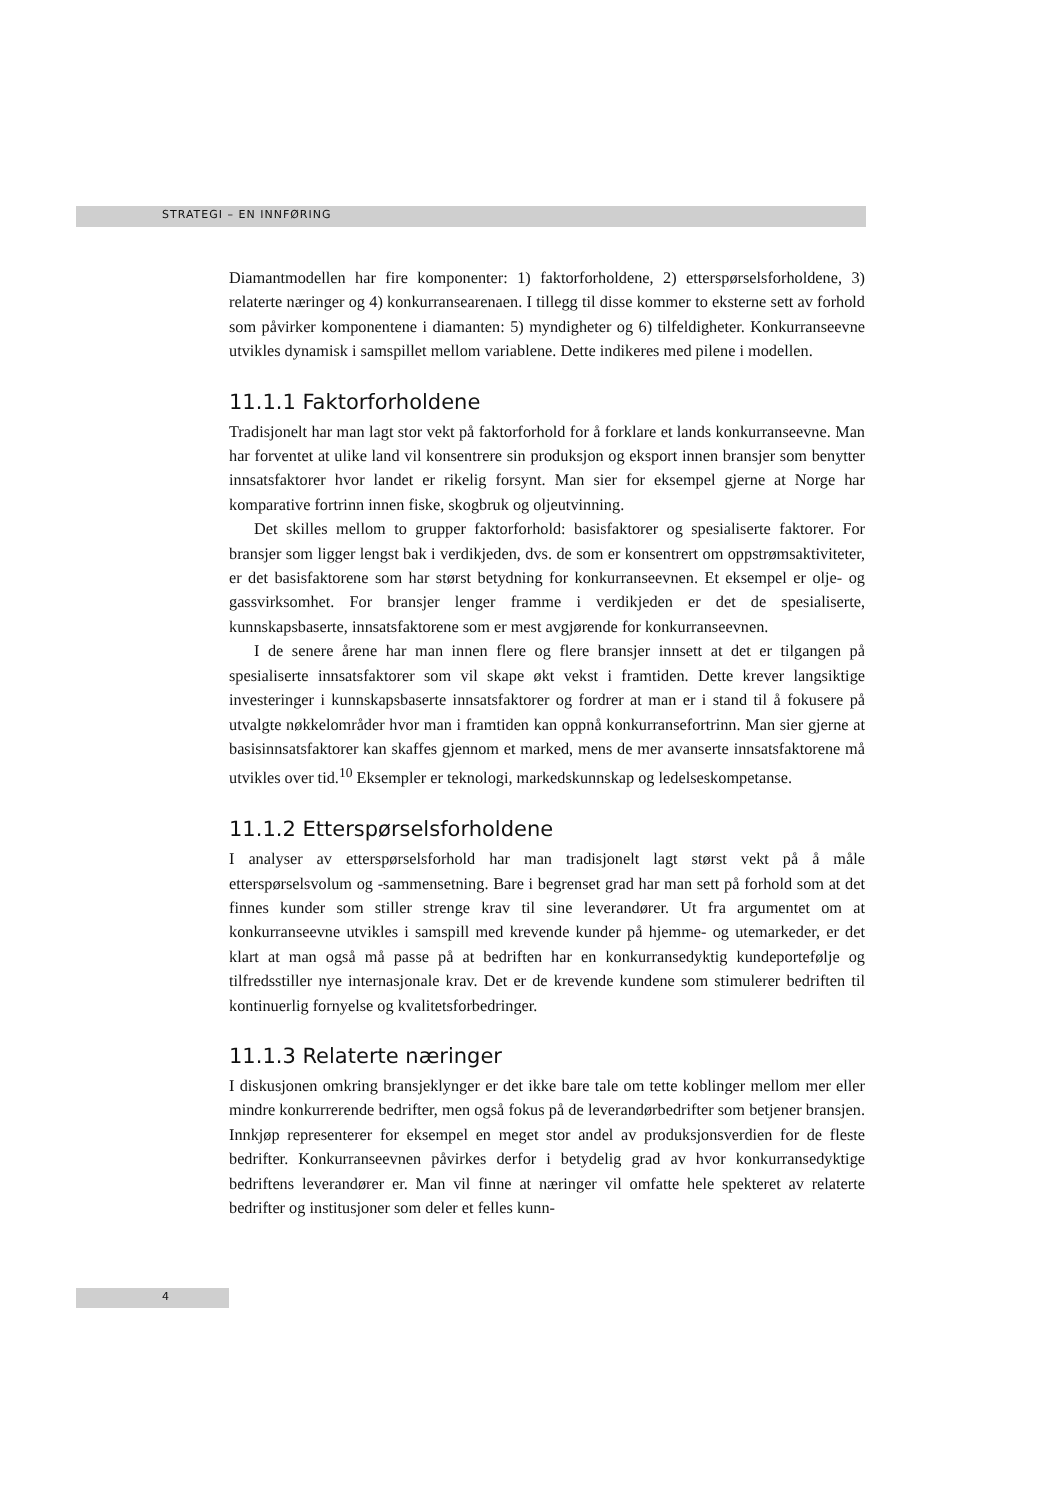STRATEGI – EN INNFØRING
Diamantmodellen har fire komponenter: 1) faktorforholdene, 2) etterspørselsforholdene, 3) relaterte næringer og 4) konkurransearenaen. I tillegg til disse kommer to eksterne sett av forhold som påvirker komponentene i diamanten: 5) myndigheter og 6) tilfeldigheter. Konkurranseevne utvikles dynamisk i samspillet mellom variablene. Dette indikeres med pilene i modellen.
11.1.1 Faktorforholdene
Tradisjonelt har man lagt stor vekt på faktorforhold for å forklare et lands konkurranseevne. Man har forventet at ulike land vil konsentrere sin produksjon og eksport innen bransjer som benytter innsatsfaktorer hvor landet er rikelig forsynt. Man sier for eksempel gjerne at Norge har komparative fortrinn innen fiske, skogbruk og oljeutvinning.
Det skilles mellom to grupper faktorforhold: basisfaktorer og spesialiserte faktorer. For bransjer som ligger lengst bak i verdikjeden, dvs. de som er konsentrert om oppstrømsaktiviteter, er det basisfaktorene som har størst betydning for konkurranseevnen. Et eksempel er olje- og gassvirksomhet. For bransjer lenger framme i verdikjeden er det de spesialiserte, kunnskapsbaserte, innsatsfaktorene som er mest avgjørende for konkurranseevnen.
I de senere årene har man innen flere og flere bransjer innsett at det er tilgangen på spesialiserte innsatsfaktorer som vil skape økt vekst i framtiden. Dette krever langsiktige investeringer i kunnskapsbaserte innsatsfaktorer og fordrer at man er i stand til å fokusere på utvalgte nøkkelområder hvor man i framtiden kan oppnå konkurransefortrinn. Man sier gjerne at basisinnsatsfaktorer kan skaffes gjennom et marked, mens de mer avanserte innsatsfaktorene må utvikles over tid.<sup>10</sup> Eksempler er teknologi, markedskunnskap og ledelseskompetanse.
11.1.2 Etterspørselsforholdene
I analyser av etterspørselsforhold har man tradisjonelt lagt størst vekt på å måle etterspørselsvolum og -sammensetning. Bare i begrenset grad har man sett på forhold som at det finnes kunder som stiller strenge krav til sine leverandører. Ut fra argumentet om at konkurranseevne utvikles i samspill med krevende kunder på hjemme- og utemarkeder, er det klart at man også må passe på at bedriften har en konkurransedyktig kundeportefølje og tilfredsstiller nye internasjonale krav. Det er de krevende kundene som stimulerer bedriften til kontinuerlig fornyelse og kvalitetsforbedringer.
11.1.3 Relaterte næringer
I diskusjonen omkring bransjeklynger er det ikke bare tale om tette koblinger mellom mer eller mindre konkurrerende bedrifter, men også fokus på de leverandørbedrifter som betjener bransjen. Innkjøp representerer for eksempel en meget stor andel av produksjonsverdien for de fleste bedrifter. Konkurranseevnen påvirkes derfor i betydelig grad av hvor konkurransedyktige bedriftens leverandører er. Man vil finne at næringer vil omfatte hele spekteret av relaterte bedrifter og institusjoner som deler et felles kunn-
4